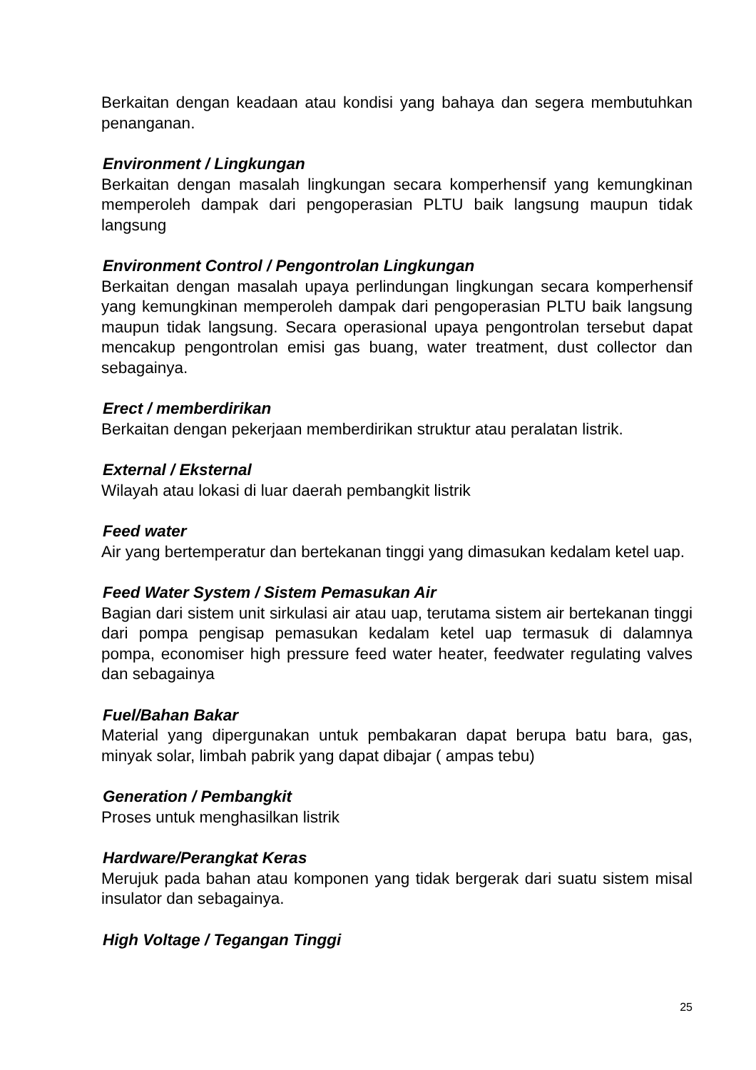Berkaitan dengan keadaan atau kondisi yang bahaya dan segera membutuhkan penanganan.
Environment / Lingkungan
Berkaitan dengan masalah lingkungan secara komperhensif yang kemungkinan memperoleh dampak dari pengoperasian PLTU baik langsung maupun tidak langsung
Environment Control / Pengontrolan Lingkungan
Berkaitan dengan masalah upaya perlindungan lingkungan secara komperhensif yang kemungkinan memperoleh dampak dari pengoperasian PLTU baik langsung maupun tidak langsung. Secara operasional upaya pengontrolan tersebut dapat mencakup pengontrolan emisi gas buang, water treatment, dust collector dan sebagainya.
Erect / memberdirikan
Berkaitan dengan pekerjaan memberdirikan struktur atau peralatan listrik.
External / Eksternal
Wilayah atau lokasi di luar daerah pembangkit listrik
Feed water
Air yang bertemperatur dan bertekanan tinggi yang dimasukan kedalam ketel uap.
Feed Water System / Sistem Pemasukan Air
Bagian dari sistem unit sirkulasi air atau uap, terutama sistem air bertekanan tinggi dari pompa pengisap pemasukan kedalam ketel uap termasuk di dalamnya pompa, economiser high pressure feed water heater, feedwater regulating valves dan sebagainya
Fuel/Bahan Bakar
Material yang dipergunakan untuk pembakaran dapat berupa batu bara, gas, minyak solar, limbah pabrik yang dapat dibajar ( ampas tebu)
Generation / Pembangkit
Proses untuk menghasilkan listrik
Hardware/Perangkat Keras
Merujuk pada bahan atau komponen yang tidak bergerak dari suatu sistem misal insulator dan sebagainya.
High Voltage / Tegangan Tinggi
25